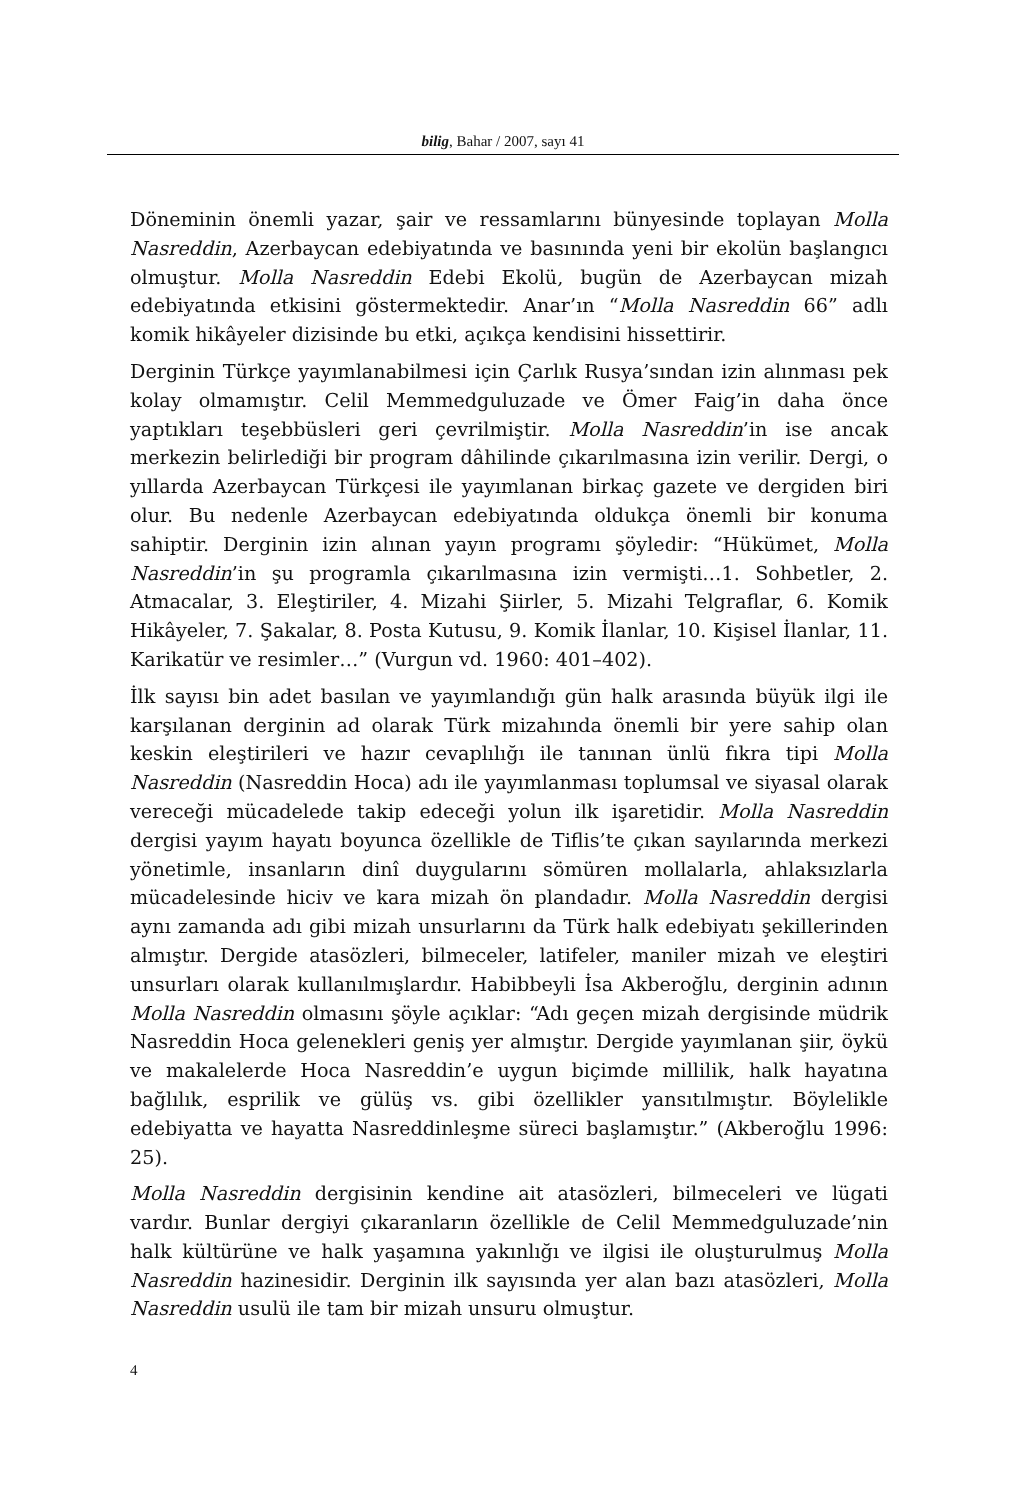bilig, Bahar / 2007, sayı 41
Döneminin önemli yazar, şair ve ressamlarını bünyesinde toplayan Molla Nasreddin, Azerbaycan edebiyatında ve basınında yeni bir ekolün başlangıcı olmuştur. Molla Nasreddin Edebi Ekolü, bugün de Azerbaycan mizah edebiyatında etkisini göstermektedir. Anar’ın “Molla Nasreddin 66” adlı komik hikâyeler dizisinde bu etki, açıkça kendisini hissettirir.
Derginin Türkçe yayımlanabilmesi için Çarlık Rusya’sından izin alınması pek kolay olmamıştır. Celil Memmedguluzade ve Ömer Faig’in daha önce yaptıkları teşebbüsleri geri çevrilmiştir. Molla Nasreddin’in ise ancak merkezin belirlediği bir program dâhilinde çıkarılmasına izin verilir. Dergi, o yıllarda Azerbaycan Türkçesi ile yayımlanan birkaç gazete ve dergiden biri olur. Bu nedenle Azerbaycan edebiyatında oldukça önemli bir konuma sahiptir. Derginin izin alınan yayın programı şöyledir: “Hükümet, Molla Nasreddin’in şu programla çıkarılmasına izin vermişti…1. Sohbetler, 2. Atmacalar, 3. Eleştiriler, 4. Mizahi Şiirler, 5. Mizahi Telgraflar, 6. Komik Hikâyeler, 7. Şakalar, 8. Posta Kutusu, 9. Komik İlanlar, 10. Kişisel İlanlar, 11. Karikatür ve resimler…” (Vurgun vd. 1960: 401–402).
İlk sayısı bin adet basılan ve yayımlandığı gün halk arasında büyük ilgi ile karşılanan derginin ad olarak Türk mizahında önemli bir yere sahip olan keskin eleştirileri ve hazır cevaplılığı ile tanınan ünlü fıkra tipi Molla Nasreddin (Nasreddin Hoca) adı ile yayımlanması toplumsal ve siyasal olarak vereceği mücadelede takip edeceği yolun ilk işaretidir. Molla Nasreddin dergisi yayım hayatı boyunca özellikle de Tiflis’te çıkan sayılarında merkezi yönetimle, insanların dinî duygularını sömüren mollalarla, ahlaksızlarla mücadelesinde hiciv ve kara mizah ön plandadır. Molla Nasreddin dergisi aynı zamanda adı gibi mizah unsurlarını da Türk halk edebiyatı şekillerinden almıştır. Dergide atasözleri, bilmeceler, latifeler, maniler mizah ve eleştiri unsurları olarak kullanılmışlardır. Habibbeyli İsa Akberoğlu, derginin adının Molla Nasreddin olmasını şöyle açıklar: “Adı geçen mizah dergisinde müdrik Nasreddin Hoca gelenekleri geniş yer almıştır. Dergide yayımlanan şiir, öykü ve makalelerde Hoca Nasreddin’e uygun biçimde millilik, halk hayatına bağlılık, esprilik ve gülüş vs. gibi özellikler yansıtılmıştır. Böylelikle edebiyatta ve hayatta Nasreddinleşme süreci başlamıştır.” (Akberoğlu 1996: 25).
Molla Nasreddin dergisinin kendine ait atasözleri, bilmeceleri ve lügati vardır. Bunlar dergiyi çıkaranların özellikle de Celil Memmedguluzade’nin halk kültürüne ve halk yaşamına yakınlığı ve ilgisi ile oluşturulmuş Molla Nasreddin hazinesidir. Derginin ilk sayısında yer alan bazı atasözleri, Molla Nasreddin usulü ile tam bir mizah unsuru olmuştur.
4